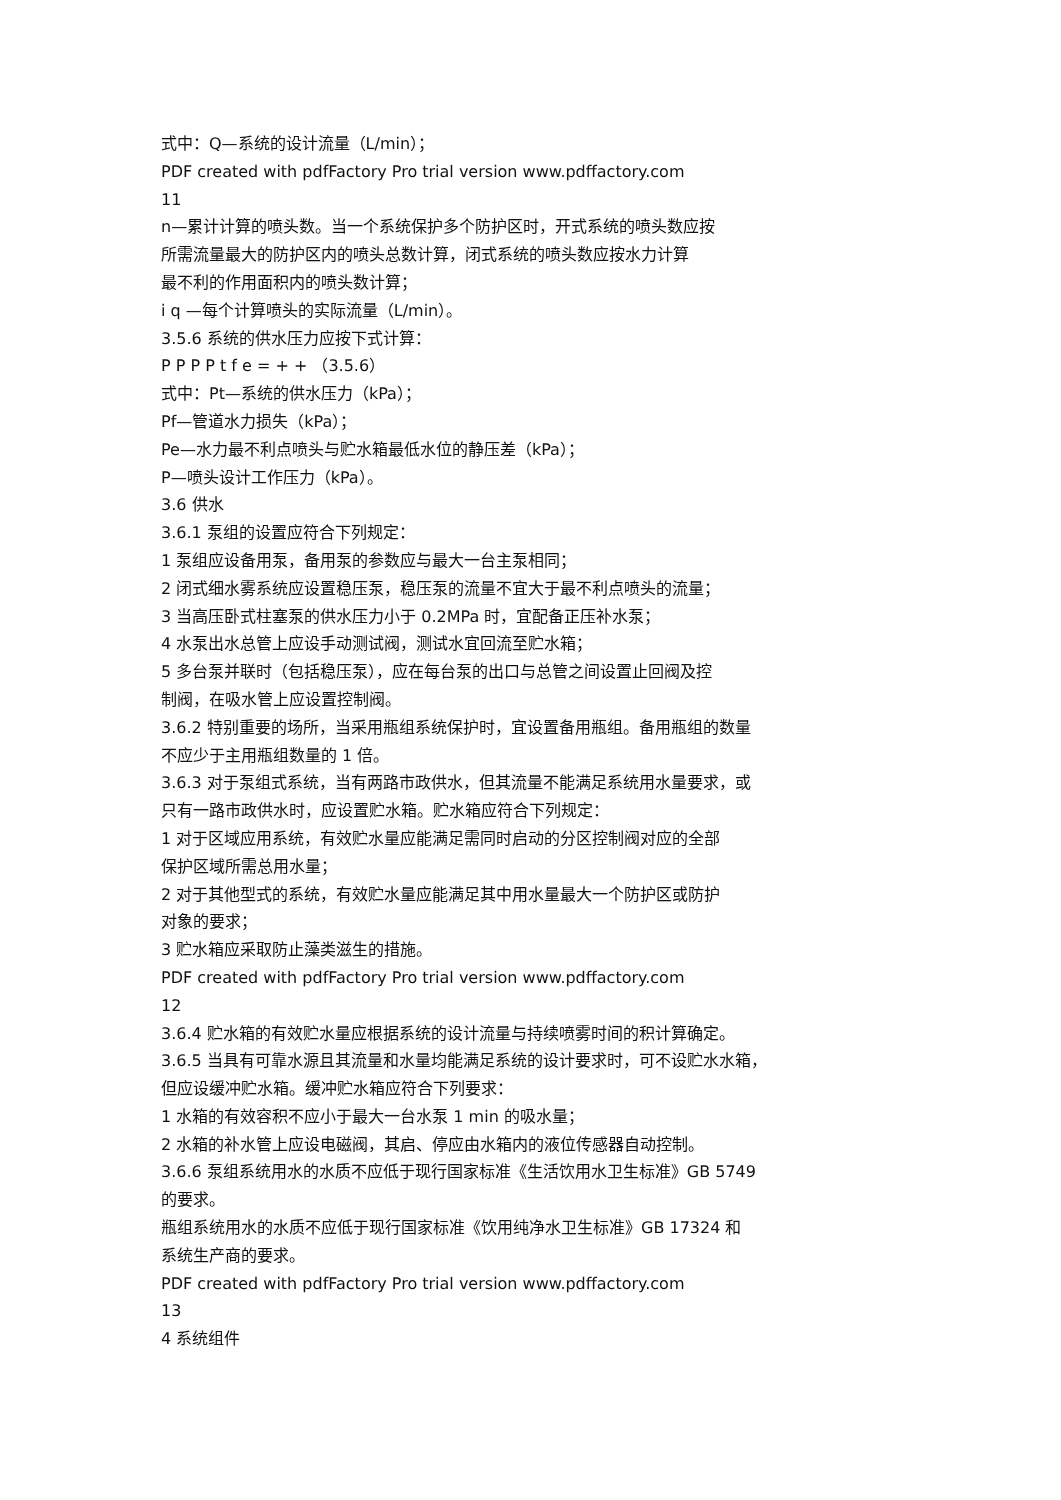式中：Q—系统的设计流量（L/min）；
PDF created with pdfFactory Pro trial version www.pdffactory.com
11
n—累计计算的喷头数。当一个系统保护多个防护区时，开式系统的喷头数应按
所需流量最大的防护区内的喷头总数计算，闭式系统的喷头数应按水力计算
最不利的作用面积内的喷头数计算；
i q —每个计算喷头的实际流量（L/min）。
3.5.6 系统的供水压力应按下式计算：
P P P P t f e = + + （3.5.6）
式中：Pt—系统的供水压力（kPa）；
Pf—管道水力损失（kPa）；
Pe—水力最不利点喷头与贮水箱最低水位的静压差（kPa）；
P—喷头设计工作压力（kPa）。
3.6 供水
3.6.1 泵组的设置应符合下列规定：
1 泵组应设备用泵，备用泵的参数应与最大一台主泵相同；
2 闭式细水雾系统应设置稳压泵，稳压泵的流量不宜大于最不利点喷头的流量；
3 当高压卧式柱塞泵的供水压力小于 0.2MPa 时，宜配备正压补水泵；
4 水泵出水总管上应设手动测试阀，测试水宜回流至贮水箱；
5 多台泵并联时（包括稳压泵），应在每台泵的出口与总管之间设置止回阀及控
制阀，在吸水管上应设置控制阀。
3.6.2 特别重要的场所，当采用瓶组系统保护时，宜设置备用瓶组。备用瓶组的数量
不应少于主用瓶组数量的 1 倍。
3.6.3 对于泵组式系统，当有两路市政供水，但其流量不能满足系统用水量要求，或
只有一路市政供水时，应设置贮水箱。贮水箱应符合下列规定：
1 对于区域应用系统，有效贮水量应能满足需同时启动的分区控制阀对应的全部
保护区域所需总用水量；
2 对于其他型式的系统，有效贮水量应能满足其中用水量最大一个防护区或防护
对象的要求；
3 贮水箱应采取防止藻类滋生的措施。
PDF created with pdfFactory Pro trial version www.pdffactory.com
12
3.6.4 贮水箱的有效贮水量应根据系统的设计流量与持续喷雾时间的积计算确定。
3.6.5 当具有可靠水源且其流量和水量均能满足系统的设计要求时，可不设贮水水箱，
但应设缓冲贮水箱。缓冲贮水箱应符合下列要求：
1 水箱的有效容积不应小于最大一台水泵 1 min 的吸水量；
2 水箱的补水管上应设电磁阀，其启、停应由水箱内的液位传感器自动控制。
3.6.6 泵组系统用水的水质不应低于现行国家标准《生活饮用水卫生标准》GB 5749
的要求。
瓶组系统用水的水质不应低于现行国家标准《饮用纯净水卫生标准》GB 17324 和
系统生产商的要求。
PDF created with pdfFactory Pro trial version www.pdffactory.com
13
4 系统组件